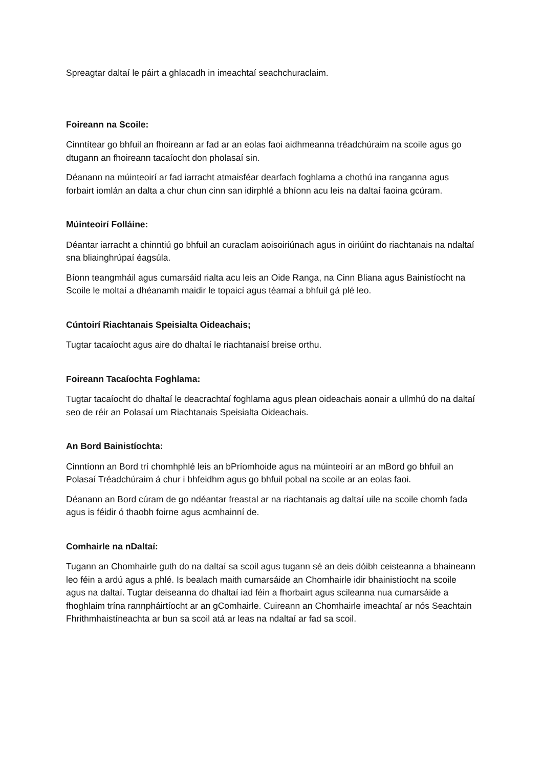Spreagtar daltaí le páirt a ghlacadh in imeachtaí seachchuraclaim.
Foireann na Scoile:
Cinntítear go bhfuil an fhoireann ar fad ar an eolas faoi aidhmeanna tréadchúraim na scoile agus go dtugann an fhoireann tacaíocht don pholasaí sin.
Déanann na múinteoirí ar fad iarracht atmaisféar dearfach foghlama a chothú ina ranganna agus forbairt iomlán an dalta a chur chun cinn san idirphlé a bhíonn acu leis na daltaí faoina gcúram.
Múinteoirí Folláine:
Déantar iarracht a chinntiú go bhfuil an curaclam aoisoiriúnach agus in oiriúint do riachtanais na ndaltaí sna bliainghrúpaí éagsúla.
Bíonn teangmháil agus cumarsáid rialta acu leis an Oide Ranga, na Cinn Bliana agus Bainistíocht na Scoile le moltaí a dhéanamh maidir le topaicí agus téamaí a bhfuil gá plé leo.
Cúntoirí Riachtanais Speisialta Oideachais;
Tugtar tacaíocht agus aire do dhaltaí le riachtanaisí breise orthu.
Foireann Tacaíochta Foghlama:
Tugtar tacaíocht do dhaltaí le deacrachtaí foghlama agus plean oideachais aonair a ullmhú do na daltaí seo de réir an Polasaí um Riachtanais Speisialta Oideachais.
An Bord Bainistíochta:
Cinntíonn an Bord trí chomhphlé leis an bPríomhoide agus na múinteoirí ar an mBord go bhfuil an Polasaí Tréadchúraim á chur i bhfeidhm agus go bhfuil pobal na scoile ar an eolas faoi.
Déanann an Bord cúram de go ndéantar freastal ar na riachtanais ag daltaí uile na scoile chomh fada agus is féidir ó thaobh foirne agus acmhainní de.
Comhairle na nDaltaí:
Tugann an Chomhairle guth do na daltaí sa scoil agus tugann sé an deis dóibh ceisteanna a bhaineann leo féin a ardú agus a phlé. Is bealach maith cumarsáide an Chomhairle idir bhainistíocht na scoile agus na daltaí. Tugtar deiseanna do dhaltaí iad féin a fhorbairt agus scileanna nua cumarsáide a fhoghlaim trína rannpháirtíocht ar an gComhairle. Cuireann an Chomhairle imeachtaí ar nós Seachtain Fhrithmhaistíneachta ar bun sa scoil atá ar leas na ndaltaí ar fad sa scoil.